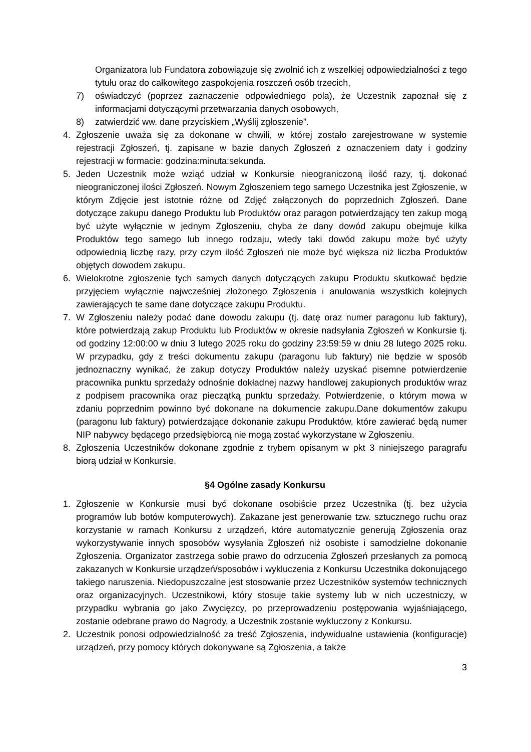Organizatora lub Fundatora zobowiązuje się zwolnić ich z wszelkiej odpowiedzialności z tego tytułu oraz do całkowitego zaspokojenia roszczeń osób trzecich,
7) oświadczyć (poprzez zaznaczenie odpowiedniego pola), że Uczestnik zapoznał się z informacjami dotyczącymi przetwarzania danych osobowych,
8) zatwierdzić ww. dane przyciskiem „Wyślij zgłoszenie”.
4. Zgłoszenie uważa się za dokonane w chwili, w której zostało zarejestrowane w systemie rejestracji Zgłoszeń, tj. zapisane w bazie danych Zgłoszeń z oznaczeniem daty i godziny rejestracji w formacie: godzina:minuta:sekunda.
5. Jeden Uczestnik może wziąć udział w Konkursie nieograniczoną ilość razy, tj. dokonać nieograniczonej ilości Zgłoszeń. Nowym Zgłoszeniem tego samego Uczestnika jest Zgłoszenie, w którym Zdjęcie jest istotnie różne od Zdjęć załączonych do poprzednich Zgłoszeń. Dane dotyczące zakupu danego Produktu lub Produktów oraz paragon potwierdzający ten zakup mogą być użyte wyłącznie w jednym Zgłoszeniu, chyba że dany dowód zakupu obejmuje kilka Produktów tego samego lub innego rodzaju, wtedy taki dowód zakupu może być użyty odpowiednią liczbę razy, przy czym ilość Zgłoszeń nie może być większa niż liczba Produktów objętych dowodem zakupu.
6. Wielokrotne zgłoszenie tych samych danych dotyczących zakupu Produktu skutkować będzie przyjęciem wyłącznie najwcześniej złożonego Zgłoszenia i anulowania wszystkich kolejnych zawierających te same dane dotyczące zakupu Produktu.
7. W Zgłoszeniu należy podać dane dowodu zakupu (tj. datę oraz numer paragonu lub faktury), które potwierdzają zakup Produktu lub Produktów w okresie nadsyłania Zgłoszeń w Konkursie tj. od godziny 12:00:00 w dniu 3 lutego 2025 roku do godziny 23:59:59 w dniu 28 lutego 2025 roku. W przypadku, gdy z treści dokumentu zakupu (paragonu lub faktury) nie będzie w sposób jednoznaczny wynikać, że zakup dotyczy Produktów należy uzyskać pisemne potwierdzenie pracownika punktu sprzedaży odnośnie dokładnej nazwy handlowej zakupionych produktów wraz z podpisem pracownika oraz pieczątką punktu sprzedaży. Potwierdzenie, o którym mowa w zdaniu poprzednim powinno być dokonane na dokumencie zakupu.Dane dokumentów zakupu (paragonu lub faktury) potwierdzające dokonanie zakupu Produktów, które zawierać będą numer NIP nabywcy będącego przedsiębiorcą nie mogą zostać wykorzystane w Zgłoszeniu.
8. Zgłoszenia Uczestników dokonane zgodnie z trybem opisanym w pkt 3 niniejszego paragrafu biorą udział w Konkursie.
§4 Ogólne zasady Konkursu
1. Zgłoszenie w Konkursie musi być dokonane osobiście przez Uczestnika (tj. bez użycia programów lub botów komputerowych). Zakazane jest generowanie tzw. sztucznego ruchu oraz korzystanie w ramach Konkursu z urządzeń, które automatycznie generują Zgłoszenia oraz wykorzystywanie innych sposobów wysyłania Zgłoszeń niż osobiste i samodzielne dokonanie Zgłoszenia. Organizator zastrzega sobie prawo do odrzucenia Zgłoszeń przesłanych za pomocą zakazanych w Konkursie urządzeń/sposobów i wykluczenia z Konkursu Uczestnika dokonującego takiego naruszenia. Niedopuszczalne jest stosowanie przez Uczestników systemów technicznych oraz organizacyjnych. Uczestnikowi, który stosuje takie systemy lub w nich uczestniczy, w przypadku wybrania go jako Zwycięzcy, po przeprowadzeniu postępowania wyjaśniającego, zostanie odebrane prawo do Nagrody, a Uczestnik zostanie wykluczony z Konkursu.
2. Uczestnik ponosi odpowiedzialność za treść Zgłoszenia, indywidualne ustawienia (konfiguracje) urządzeń, przy pomocy których dokonywane są Zgłoszenia, a także
3